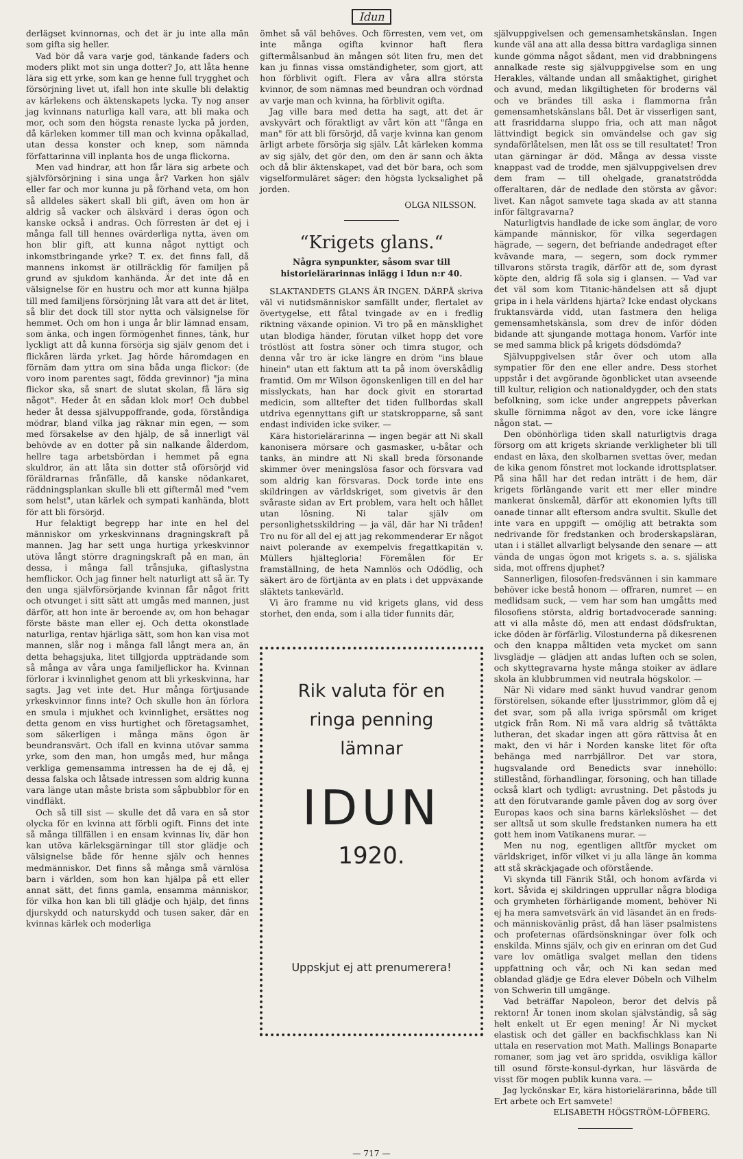Idun
derlägset kvinnornas, och det är ju inte alla män som gifta sig heller.
Vad bör då vara varje god, tänkande faders och moders plikt mot sin unga dotter? Jo, att låta henne lära sig ett yrke, som kan ge henne full trygghet och försörjning livet ut, ifall hon inte skulle bli delaktig av kärlekens och äktenskapets lycka. Ty nog anser jag kvinnans naturliga kall vara, att bli maka och mor, och som den högsta renaste lycka på jorden, då kärleken kommer till man och kvinna opåkallad, utan dessa konster och knep, som nämnda författarinna vill inplanta hos de unga flickorna.
Men vad hindrar, att hon får lära sig arbete och självförsörjning i sina unga år? Varken hon själv eller far och mor kunna ju på förhand veta, om hon så alldeles säkert skall bli gift, även om hon är aldrig så vacker och älskvärd i deras ögon och kanske också i andras. Och förresten är det ej i många fall till hennes ovärderliga nytta, även om hon blir gift, att kunna något nyttigt och inkomstbringande yrke? T. ex. det finns fall, då mannens inkomst är otillräcklig för familjen på grund av sjukdom kanhända. Är det inte då en välsignelse för en hustru och mor att kunna hjälpa till med familjens försörjning låt vara att det är litet, så blir det dock till stor nytta och välsignelse för hemmet. Och om hon i unga år blir lämnad ensam, som änka, och ingen förmögenhet finnes, tänk, hur lyckligt att då kunna försörja sig själv genom det i flickåren lärda yrket. Jag hörde häromdagen en förnäm dam yttra om sina båda unga flickor: (de voro inom parentes sagt, födda grevinnor) "ja mina flickor ska, så snart de slutat skolan, få lära sig något". Heder åt en sådan klok mor! Och dubbel heder åt dessa självuppoffrande, goda, förståndiga mödrar, bland vilka jag räknar min egen, — som med försakelse av den hjälp, de så innerligt väl behövde av en dotter på sin nalkande ålderdom, hellre taga arbetsbördan i hemmet på egna skuldror, än att låta sin dotter stå oförsörjd vid föräldrarnas frånfälle, då kanske nödankaret, räddningsplankan skulle bli ett giftermål med "vem som helst", utan kärlek och sympati kanhända, blott för att bli försörjd.
Hur felaktigt begrepp har inte en hel del människor om yrkeskvinnans dragningskraft på mannen. Jag har sett unga hurtiga yrkeskvinnor utöva långt större dragningskraft på en man, än dessa, i många fall trånsjuka, giftaslystna hemflickor. Och jag finner helt naturligt att så är. Ty den unga självförsörjande kvinnan får något fritt och otvunget i sitt sätt att umgås med mannen, just därför, att hon inte är beroende av, om hon behagar förste bäste man eller ej. Och detta okonstlade naturliga, rentav hjärliga sätt, som hon kan visa mot mannen, slår nog i många fall långt mera an, än detta behagsjuka, litet tillgjorda uppträdande som så många av våra unga familjeflickor ha. Kvinnan förlorar i kvinnlighet genom att bli yrkeskvinna, har sagts. Jag vet inte det. Hur många förtjusande yrkeskvinnor finns inte? Och skulle hon än förlora en smula i mjukhet och kvinnlighet, ersättes nog detta genom en viss hurtighet och företagsamhet, som säkerligen i många mäns ögon är beundransvärt. Och ifall en kvinna utövar samma yrke, som den man, hon umgås med, hur många verkliga gemensamma intressen ha de ej då, ej dessa falska och låtsade intressen som aldrig kunna vara länge utan måste brista som såpbubblor för en vindfläkt.
Och så till sist — skulle det då vara en så stor olycka för en kvinna att förbli ogift. Finns det inte så många tillfällen i en ensam kvinnas liv, där hon kan utöva kärleksgärningar till stor glädje och välsignelse både för henne själv och hennes medmänniskor. Det finns så många små värnlösa barn i världen, som hon kan hjälpa på ett eller annat sätt, det finns gamla, ensamma människor, för vilka hon kan bli till glädje och hjälp, det finns djurskydd och naturskydd och tusen saker, där en kvinnas kärlek och moderliga
ömhet så väl behöves. Och förresten, vem vet, om inte många ogifta kvinnor haft flera giftermålsanbud än mången söt liten fru, men det kan ju finnas vissa omständigheter, som gjort, att hon förblivit ogift. Flera av våra allra största kvinnor, de som nämnas med beundran och vördnad av varje man och kvinna, ha förblivit ogifta.
Jag ville bara med detta ha sagt, att det är avskyvärt och föraktligt av vårt kön att "fånga en man" för att bli försörjd, då varje kvinna kan genom ärligt arbete försörja sig själv. Låt kärleken komma av sig själv, det gör den, om den är sann och äkta och då blir äktenskapet, vad det bör bara, och som vigselformuläret säger: den högsta lycksalighet på jorden.
OLGA NILSSON.
“Krigets glans.“
Några synpunkter, såsom svar till historielärarinnas inlägg i Idun n:r 40.
SLAKTANDETS GLANS ÄR INGEN. DÄRPÅ skriva väl vi nutidsmänniskor samfällt under, flertalet av övertygelse, ett fåtal tvingade av en i fredlig riktning växande opinion. Vi tro på en mänsklighet utan blodiga händer, förutan vilket hopp det vore tröstlöst att fostra söner och timra stugor, och denna vår tro är icke längre en dröm "ins blaue hinein" utan ett faktum att ta på inom överskådlig framtid. Om mr Wilson ögonskenligen till en del har misslyckats, han har dock givit en storartad medicin, som alltefter det tiden fullbordas skall utdriva egennyttans gift ur statskropparne, så sant endast individen icke sviker. —
Kära historielärarinna — ingen begär att Ni skall kanonisera mörsare och gasmasker, u-båtar och tanks, än mindre att Ni skall breda försonande skimmer över meningslösa fasor och försvara vad som aldrig kan försvaras. Dock torde inte ens skildringen av världskriget, som givetvis är den svåraste sidan av Ert problem, vara helt och hållet utan lösning. Ni talar själv om personlighetsskildring — ja väl, där har Ni tråden! Tro nu för all del ej att jag rekommenderar Er något naivt polerande av exempelvis fregattkapitän v. Müllers hjältegloria! Föremålen för Er framställning, de heta Namnlös och Odödlig, och säkert äro de förtjänta av en plats i det uppväxande släktets tankevärld.
Vi äro framme nu vid krigets glans, vid dess storhet, den enda, som i alla tider funnits där,
Rik valuta för en
ringa penning
lämnar
IDUN
1920.
Uppskjut ej att prenumerera!
självuppgivelsen och gemensamhetskänslan. Ingen kunde väl ana att alla dessa bittra vardagliga sinnen kunde gömma något sådant, men vid drabbningens annalkade reste sig självuppgivelse som en ung Herakles, vältande undan all småaktighet, girighet och avund, medan likgiltigheten för broderns väl och ve brändes till aska i flammorna från gemensamhetskänslans bål. Det är visserligen sant, att frasriddarna sluppo fria, och att man något lättvindigt begick sin omvändelse och gav sig syndaförlåtelsen, men låt oss se till resultatet! Tron utan gärningar är död. Många av dessa visste knappast vad de trodde, men självuppgivelsen drev dem fram — till ohelgade, granatströdda offeraltaren, där de nedlade den största av gåvor: livet. Kan något samvete taga skada av att stanna inför fältgravarna?
Naturligtvis handlade de icke som änglar, de voro kämpande människor, för vilka segerdagen hägrade, — segern, det befriande andedraget efter kvävande mara, — segern, som dock rymmer tillvarons största tragik, därför att de, som dyrast köpte den, aldrig få sola sig i glansen. — Vad var det väl som kom Titanic-händelsen att så djupt gripa in i hela världens hjärta? Icke endast olyckans fruktansvärda vidd, utan fastmera den heliga gemensamhetskänsla, som drev de inför döden bidande att sjungande mottaga honom. Varför inte se med samma blick på krigets dödsdömda?
Självuppgivelsen står över och utom alla sympatier för den ene eller andre. Dess storhet uppstår i det avgörande ögonblicket utan avseende till kultur, religion och nationaldygder, och den stats befolkning, som icke under angreppets påverkan skulle förnimma något av den, vore icke längre någon stat. —
Den obönhörliga tiden skall naturligtvis draga försorg om att krigets skriande verkligheter bli till endast en läxa, den skolbarnen svettas över, medan de kika genom fönstret mot lockande idrottsplatser. På sina håll har det redan inträtt i de hem, där krigets förlängande varit ett mer eller mindre mankerat önskemål, därför att ekonomien lyfts till oanade tinnar allt eftersom andra svultit. Skulle det inte vara en uppgift — omöjlig att betrakta som nedrivande för fredstanken och broderskapsläran, utan i i stället allvarligt belysande den senare — att vända de ungas ögon mot krigets s. a. s. själiska sida, mot offrens djuphet?
Sannerligen, filosofen-fredsvännen i sin kammare behöver icke bestå honom — offraren, numret — en medlidsam suck, — vem har som han umgåtts med filosofiens största, aldrig bortadvocerade sanning: att vi alla måste dö, men att endast dödsfruktan, icke döden är förfärlig. Vilostunderna på dikesrenen och den knappa måltiden veta mycket om sann livsglädje — glädjen att andas luften och se solen, och skyttegravarna hyste många stoiker av ädlare skola än klubbrummen vid neutrala högskolor. —
När Ni vidare med sänkt huvud vandrar genom förstörelsen, sökande efter ljusstrimmor, glöm då ej det svar, som på alla ivriga spörsmål om kriget utgick från Rom. Ni må vara aldrig så tvättäkta lutheran, det skadar ingen att göra rättvisa åt en makt, den vi här i Norden kanske litet för ofta behänga med narrbjällror. Det var stora, hugsvalande ord Benedicts svar innehöllo: stillestånd, förhandlingar, försoning, och han tillade också klart och tydligt: avrustning. Det påstods ju att den förutvarande gamle påven dog av sorg över Europas kaos och sina barns kärlekslöshet — det ser alltså ut som skulle fredstanken numera ha ett gott hem inom Vatikanens murar. —
Men nu nog, egentligen alltför mycket om världskriget, inför vilket vi ju alla länge än komma att stå skräckjagade och oförstående.
Vi skynda till Fänrik Stål, och honom avfärda vi kort. Såvida ej skildringen upprullar några blodiga och grymheten förhärligande moment, behöver Ni ej ha mera samvetsvärk än vid läsandet än en freds- och människovänlig präst, då han läser psalmistens och profeternas ofärdsönskningar över folk och enskilda. Minns själv, och giv en erinran om det Gud vare lov omätliga svalget mellan den tidens uppfattning och vår, och Ni kan sedan med oblandad glädje ge Edra elever Döbeln och Vilhelm von Schwerin till umgänge.
Vad beträffar Napoleon, beror det delvis på rektorn! Är tonen inom skolan självständig, så säg helt enkelt ut Er egen mening! Är Ni mycket elastisk och det gäller en backfischklass kan Ni uttala en reservation mot Math. Mallings Bonaparte romaner, som jag vet äro spridda, osvikliga källor till osund förste-konsul-dyrkan, hur läsvärda de visst för mogen publik kunna vara. —
Jag lyckönskar Er, kära historielärarinna, både till Ert arbete och Ert samvete!
ELISABETH HÖGSTRÖM-LÖFBERG.
— 717 —